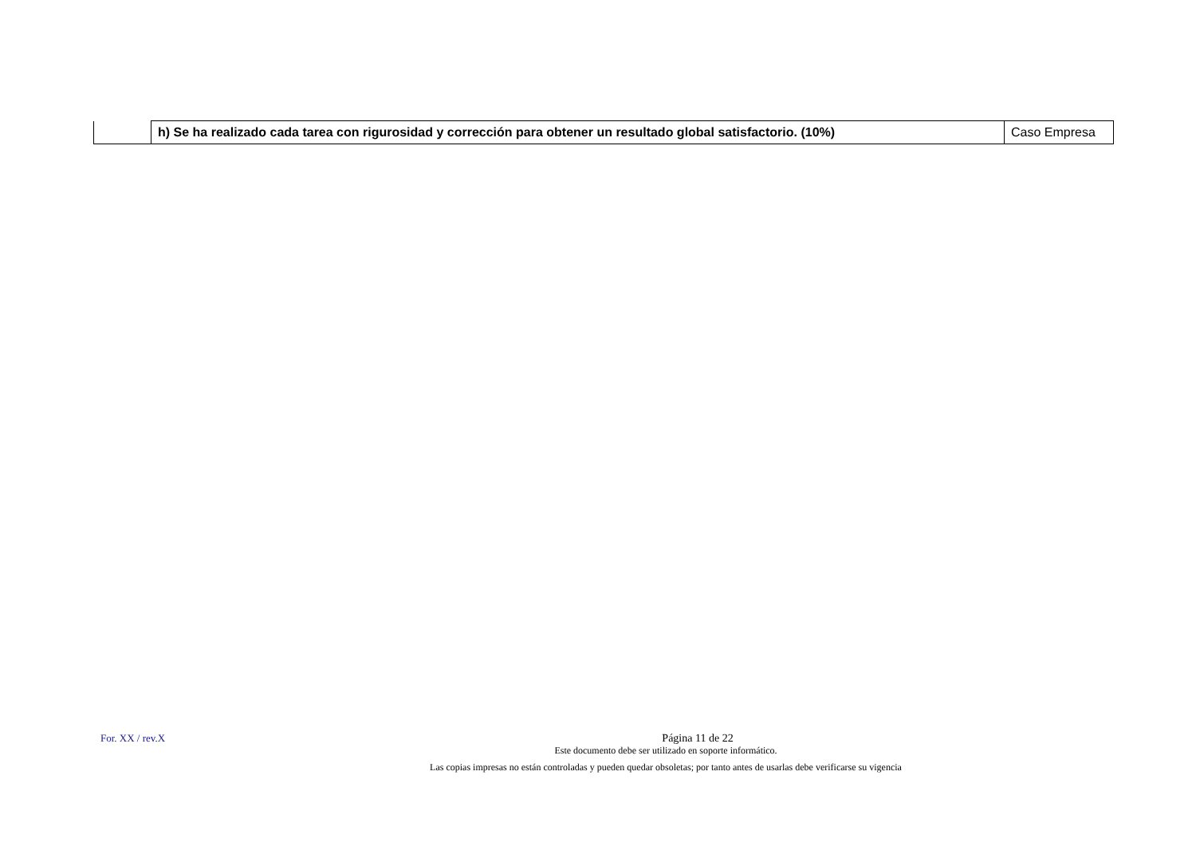| | h) Se ha realizado cada tarea con rigurosidad y corrección para obtener un resultado global satisfactorio. (10%) | Caso Empresa |
For. XX / rev.X
Página 11 de 22
Este documento debe ser utilizado en soporte informático.
Las copias impresas no están controladas y pueden quedar obsoletas; por tanto antes de usarlas debe verificarse su vigencia